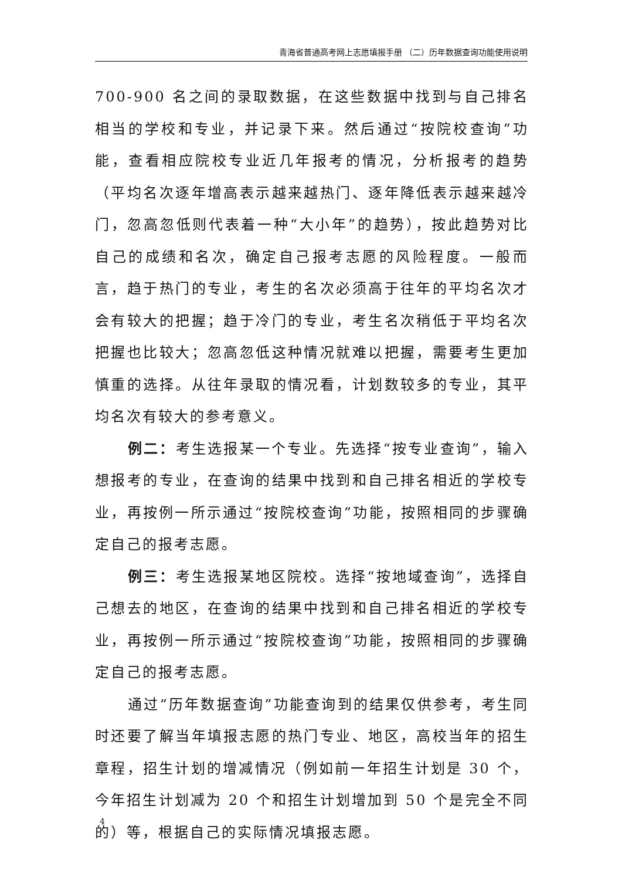青海省普通高考网上志愿填报手册 （二）历年数据查询功能使用说明
700-900 名之间的录取数据，在这些数据中找到与自己排名相当的学校和专业，并记录下来。然后通过“按院校查询”功能，查看相应院校专业近几年报考的情况，分析报考的趋势（平均名次逐年增高表示越来越热门、逐年降低表示越来越冷门，忽高忽低则代表着一种“大小年”的趋势），按此趋势对比自己的成绩和名次，确定自己报考志愿的风险程度。一般而言，趋于热门的专业，考生的名次必须高于往年的平均名次才会有较大的把握；趋于冷门的专业，考生名次稍低于平均名次把握也比较大；忽高忽低这种情况就难以把握，需要考生更加慎重的选择。从往年录取的情况看，计划数较多的专业，其平均名次有较大的参考意义。
例二：考生选报某一个专业。先选择“按专业查询”，输入想报考的专业，在查询的结果中找到和自己排名相近的学校专业，再按例一所示通过“按院校查询”功能，按照相同的步骤确定自己的报考志愿。
例三：考生选报某地区院校。选择“按地域查询”，选择自己想去的地区，在查询的结果中找到和自己排名相近的学校专业，再按例一所示通过“按院校查询”功能，按照相同的步骤确定自己的报考志愿。
通过“历年数据查询”功能查询到的结果仅供参考，考生同时还要了解当年填报志愿的热门专业、地区，高校当年的招生章程，招生计划的增减情况（例如前一年招生计划是 30 个，今年招生计划减为 20 个和招生计划增加到 50 个是完全不同的）等，根据自己的实际情况填报志愿。
4